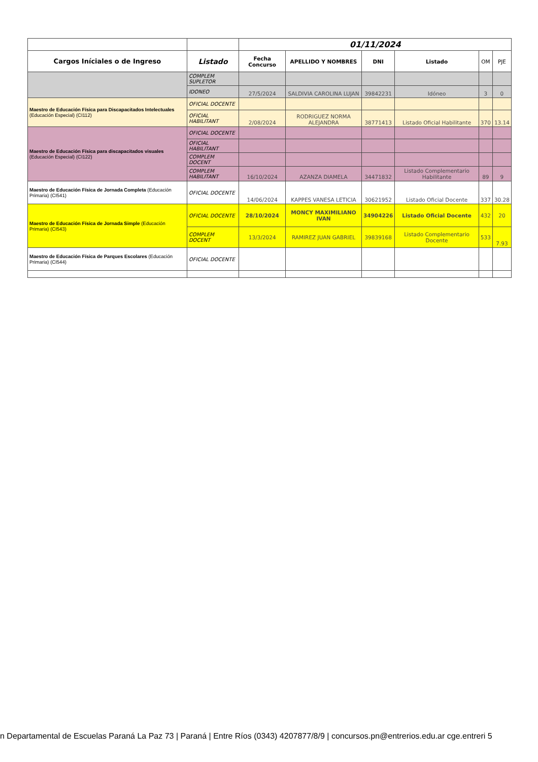| | | 01/11/2024 | | | | | |
| Cargos Iníciales o de Ingreso | Listado | Fecha Concurso | APELLIDO Y NOMBRES | DNI | Listado | OM | PJE |
| | COMPLEM SUPLETOR | | | | | | |
| | IDONEO | 27/5/2024 | SALDIVIA CAROLINA LUJAN | 39842231 | Idóneo | 3 | 0 |
| Maestro de Educación Física para Discapacitados Intelectuales (Educación Especial) (CI112) | OFICIAL DOCENTE | | | | | | |
| | OFICIAL HABILITANT | 2/08/2024 | RODRIGUEZ NORMA ALEJANDRA | 38771413 | Listado Oficial Habilitante | 370 | 13.14 |
| Maestro de Educación Física para discapacitados visuales (Educación Especial) (CI122) | OFICIAL DOCENTE | | | | | | |
| | OFICIAL HABILITANT | | | | | | |
| | COMPLEM DOCENT | | | | | | |
| | COMPLEM HABILITANT | 16/10/2024 | AZANZA DIAMELA | 34471832 | Listado Complementario Habilitante | 89 | 9 |
| Maestro de Educación Física de Jornada Completa (Educación Primaria) (CI541) | OFICIAL DOCENTE | 14/06/2024 | KAPPES VANESA LETICIA | 30621952 | Listado Oficial Docente | 337 | 30.28 |
| Maestro de Educación Física de Jornada Simple (Educación Primaria) (CI543) | OFICIAL DOCENTE | 28/10/2024 | MONCY MAXIMILIANO IVAN | 34904226 | Listado Oficial Docente | 432 | 20 |
| | COMPLEM DOCENT | 13/3/2024 | RAMIREZ JUAN GABRIEL | 39839168 | Listado Complementario Docente | 533 | 7.93 |
| Maestro de Educación Física de Parques Escolares (Educación Primaria) (CI544) | OFICIAL DOCENTE | | | | | | |
n Departamental de Escuelas Paraná La Paz 73 | Paraná | Entre Ríos (0343) 4207877/8/9 | concursos.pn@entrerios.edu.ar cge.entreri 5